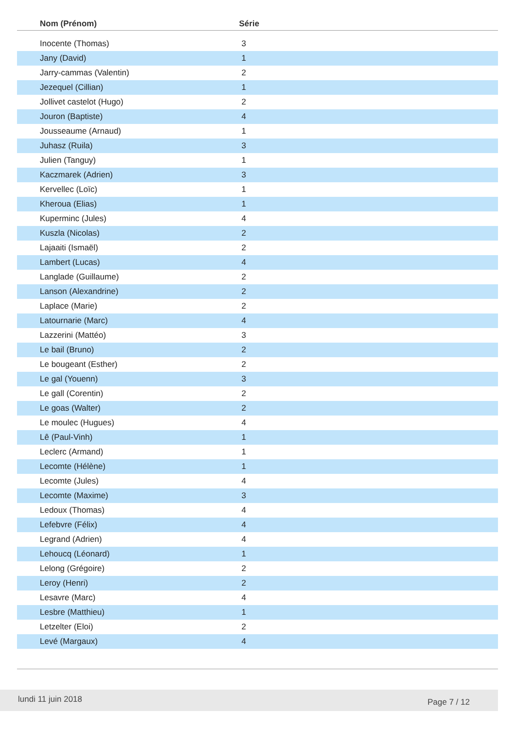| Nom (Prénom) | Série |
| --- | --- |
| Inocente (Thomas) | 3 |
| Jany (David) | 1 |
| Jarry-cammas (Valentin) | 2 |
| Jezequel (Cillian) | 1 |
| Jollivet castelot (Hugo) | 2 |
| Jouron (Baptiste) | 4 |
| Jousseaume (Arnaud) | 1 |
| Juhasz (Ruila) | 3 |
| Julien (Tanguy) | 1 |
| Kaczmarek (Adrien) | 3 |
| Kervellec (Loïc) | 1 |
| Kheroua (Elias) | 1 |
| Kuperminc (Jules) | 4 |
| Kuszla (Nicolas) | 2 |
| Lajaaiti (Ismaël) | 2 |
| Lambert (Lucas) | 4 |
| Langlade (Guillaume) | 2 |
| Lanson (Alexandrine) | 2 |
| Laplace (Marie) | 2 |
| Latournarie (Marc) | 4 |
| Lazzerini (Mattéo) | 3 |
| Le bail (Bruno) | 2 |
| Le bougeant (Esther) | 2 |
| Le gal (Youenn) | 3 |
| Le gall (Corentin) | 2 |
| Le goas (Walter) | 2 |
| Le moulec (Hugues) | 4 |
| Lê (Paul-Vinh) | 1 |
| Leclerc (Armand) | 1 |
| Lecomte (Hélène) | 1 |
| Lecomte (Jules) | 4 |
| Lecomte (Maxime) | 3 |
| Ledoux (Thomas) | 4 |
| Lefebvre (Félix) | 4 |
| Legrand (Adrien) | 4 |
| Lehoucq (Léonard) | 1 |
| Lelong (Grégoire) | 2 |
| Leroy (Henri) | 2 |
| Lesavre (Marc) | 4 |
| Lesbre (Matthieu) | 1 |
| Letzelter (Eloi) | 2 |
| Levé (Margaux) | 4 |
lundi 11 juin 2018 Page 7 / 12